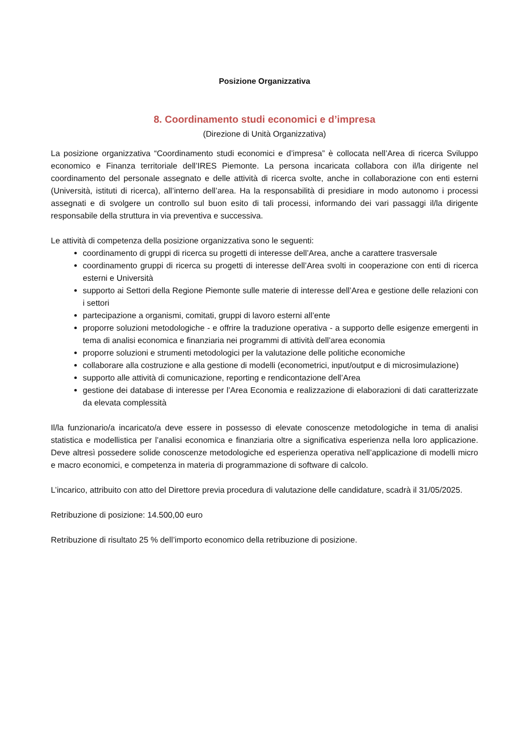Posizione Organizzativa
8. Coordinamento studi economici e d’impresa
(Direzione di Unità Organizzativa)
La posizione organizzativa “Coordinamento studi economici e d’impresa” è collocata nell’Area di ricerca Sviluppo economico e Finanza territoriale dell’IRES Piemonte. La persona incaricata collabora con il/la dirigente nel coordinamento del personale assegnato e delle attività di ricerca svolte, anche in collaborazione con enti esterni (Università, istituti di ricerca), all’interno dell’area. Ha la responsabilità di presidiare in modo autonomo i processi assegnati e di svolgere un controllo sul buon esito di tali processi, informando dei vari passaggi il/la dirigente responsabile della struttura in via preventiva e successiva.
Le attività di competenza della posizione organizzativa sono le seguenti:
coordinamento di gruppi di ricerca su progetti di interesse dell’Area, anche a carattere trasversale
coordinamento gruppi di ricerca su progetti di interesse dell’Area svolti in cooperazione con enti di ricerca esterni e Università
supporto ai Settori della Regione Piemonte sulle materie di interesse dell’Area e gestione delle relazioni con i settori
partecipazione a organismi, comitati, gruppi di lavoro esterni all’ente
proporre soluzioni metodologiche - e offrire la traduzione operativa - a supporto delle esigenze emergenti in tema di analisi economica e finanziaria nei programmi di attività dell’area economia
proporre soluzioni e strumenti metodologici per la valutazione delle politiche economiche
collaborare alla costruzione e alla gestione di modelli (econometrici, input/output e di microsimulazione)
supporto alle attività di comunicazione, reporting e rendicontazione dell’Area
gestione dei database di interesse per l’Area Economia e realizzazione di elaborazioni di dati caratterizzate da elevata complessità
Il/la funzionario/a incaricato/a deve essere in possesso di elevate conoscenze metodologiche in tema di analisi statistica e modellistica per l’analisi economica e finanziaria oltre a significativa esperienza nella loro applicazione. Deve altresì possedere solide conoscenze metodologiche ed esperienza operativa nell’applicazione di modelli micro e macro economici, e competenza in materia di programmazione di software di calcolo.
L’incarico, attribuito con atto del Direttore previa procedura di valutazione delle candidature, scadrà il 31/05/2025.
Retribuzione di posizione: 14.500,00 euro
Retribuzione di risultato 25 % dell’importo economico della retribuzione di posizione.